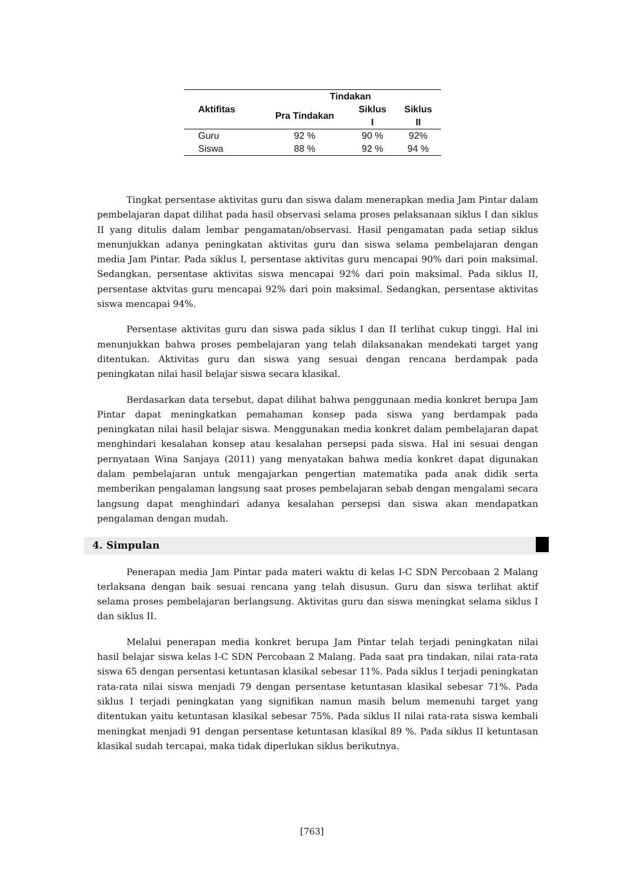| Aktifitas | Tindakan | | |
| --- | --- | --- | --- |
| | Pra Tindakan | Siklus | Siklus |
| | | I | II |
| Guru | 92 % | 90 % | 92% |
| Siswa | 88 % | 92 % | 94 % |
Tingkat persentase aktivitas guru dan siswa dalam menerapkan media Jam Pintar dalam pembelajaran dapat dilihat pada hasil observasi selama proses pelaksanaan siklus I dan siklus II yang ditulis dalam lembar pengamatan/observasi. Hasil pengamatan pada setiap siklus menunjukkan adanya peningkatan aktivitas guru dan siswa selama pembelajaran dengan media Jam Pintar. Pada siklus I, persentase aktivitas guru mencapai 90% dari poin maksimal. Sedangkan, persentase aktivitas siswa mencapai 92% dari poin maksimal. Pada siklus II, persentase aktvitas guru mencapai 92% dari poin maksimal. Sedangkan, persentase aktivitas siswa mencapai 94%.
Persentase aktivitas guru dan siswa pada siklus I dan II terlihat cukup tinggi. Hal ini menunjukkan bahwa proses pembelajaran yang telah dilaksanakan mendekati target yang ditentukan. Aktivitas guru dan siswa yang sesuai dengan rencana berdampak pada peningkatan nilai hasil belajar siswa secara klasikal.
Berdasarkan data tersebut, dapat dilihat bahwa penggunaan media konkret berupa Jam Pintar dapat meningkatkan pemahaman konsep pada siswa yang berdampak pada peningkatan nilai hasil belajar siswa. Menggunakan media konkret dalam pembelajaran dapat menghindari kesalahan konsep atau kesalahan persepsi pada siswa. Hal ini sesuai dengan pernyataan Wina Sanjaya (2011) yang menyatakan bahwa media konkret dapat digunakan dalam pembelajaran untuk mengajarkan pengertian matematika pada anak didik serta memberikan pengalaman langsung saat proses pembelajaran sebab dengan mengalami secara langsung dapat menghindari adanya kesalahan persepsi dan siswa akan mendapatkan pengalaman dengan mudah.
4. Simpulan
Penerapan media Jam Pintar pada materi waktu di kelas I-C SDN Percobaan 2 Malang terlaksana dengan baik sesuai rencana yang telah disusun. Guru dan siswa terlihat aktif selama proses pembelajaran berlangsung. Aktivitas guru dan siswa meningkat selama siklus I dan siklus II.
Melalui penerapan media konkret berupa Jam Pintar telah terjadi peningkatan nilai hasil belajar siswa kelas I-C SDN Percobaan 2 Malang. Pada saat pra tindakan, nilai rata-rata siswa 65 dengan persentasi ketuntasan klasikal sebesar 11%. Pada siklus I terjadi peningkatan rata-rata nilai siswa menjadi 79 dengan persentase ketuntasan klasikal sebesar 71%. Pada siklus I terjadi peningkatan yang signifikan namun masih belum memenuhi target yang ditentukan yaitu ketuntasan klasikal sebesar 75%. Pada siklus II nilai rata-rata siswa kembali meningkat menjadi 91 dengan persentase ketuntasan klasikal 89 %. Pada siklus II ketuntasan klasikal sudah tercapai, maka tidak diperlukan siklus berikutnya.
[763]